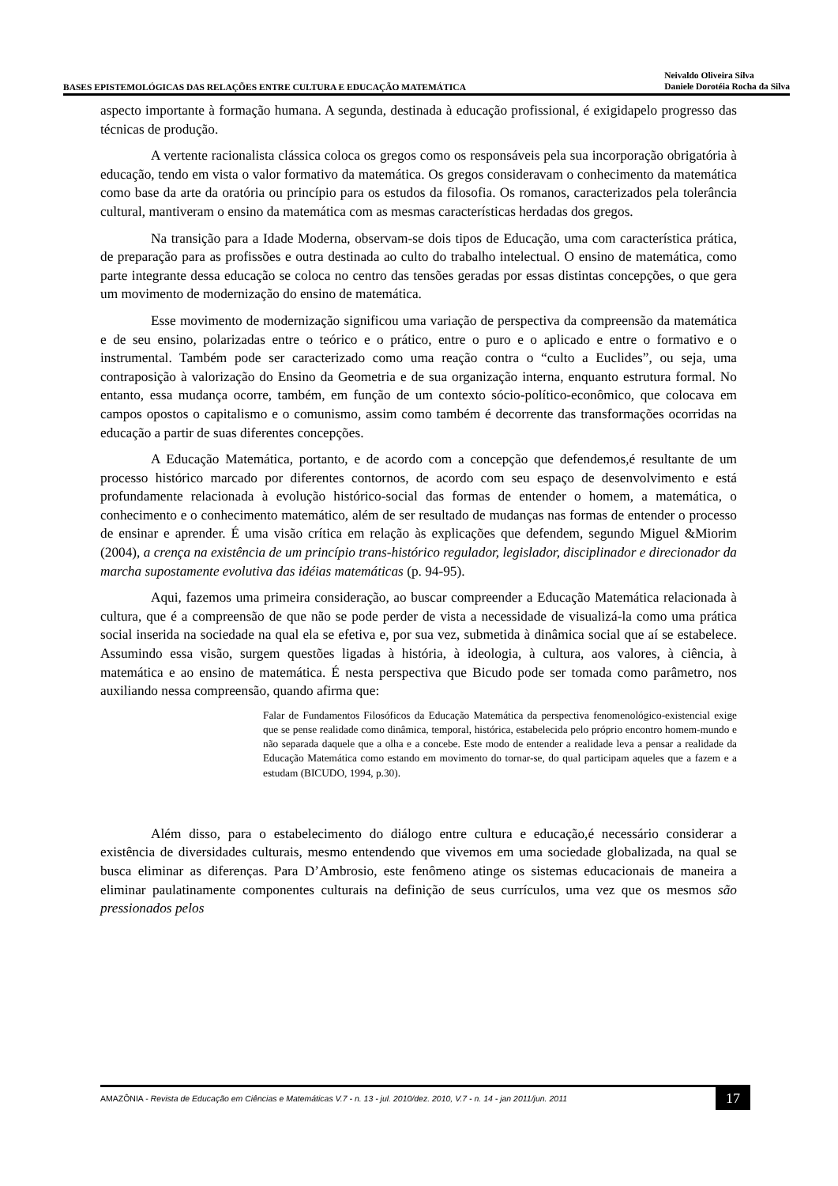BASES EPISTEMOLÓGICAS DAS RELAÇÕES ENTRE CULTURA E EDUCAÇÃO MATEMÁTICA
Neivaldo Oliveira Silva
Daniele Dorotéia Rocha da Silva
aspecto importante à formação humana. A segunda, destinada à educação profissional, é exigidapelo progresso das técnicas de produção.
A vertente racionalista clássica coloca os gregos como os responsáveis pela sua incorporação obrigatória à educação, tendo em vista o valor formativo da matemática. Os gregos consideravam o conhecimento da matemática como base da arte da oratória ou princípio para os estudos da filosofia. Os romanos, caracterizados pela tolerância cultural, mantiveram o ensino da matemática com as mesmas características herdadas dos gregos.
Na transição para a Idade Moderna, observam-se dois tipos de Educação, uma com característica prática, de preparação para as profissões e outra destinada ao culto do trabalho intelectual. O ensino de matemática, como parte integrante dessa educação se coloca no centro das tensões geradas por essas distintas concepções, o que gera um movimento de modernização do ensino de matemática.
Esse movimento de modernização significou uma variação de perspectiva da compreensão da matemática e de seu ensino, polarizadas entre o teórico e o prático, entre o puro e o aplicado e entre o formativo e o instrumental. Também pode ser caracterizado como uma reação contra o “culto a Euclides”, ou seja, uma contraposição à valorização do Ensino da Geometria e de sua organização interna, enquanto estrutura formal. No entanto, essa mudança ocorre, também, em função de um contexto sócio-político-econômico, que colocava em campos opostos o capitalismo e o comunismo, assim como também é decorrente das transformações ocorridas na educação a partir de suas diferentes concepções.
A Educação Matemática, portanto, e de acordo com a concepção que defendemos,é resultante de um processo histórico marcado por diferentes contornos, de acordo com seu espaço de desenvolvimento e está profundamente relacionada à evolução histórico-social das formas de entender o homem, a matemática, o conhecimento e o conhecimento matemático, além de ser resultado de mudanças nas formas de entender o processo de ensinar e aprender. É uma visão crítica em relação às explicações que defendem, segundo Miguel &Miorim (2004), a crença na existência de um princípio trans-histórico regulador, legislador, disciplinador e direcionador da marcha supostamente evolutiva das idéias matemáticas (p. 94-95).
Aqui, fazemos uma primeira consideração, ao buscar compreender a Educação Matemática relacionada à cultura, que é a compreensão de que não se pode perder de vista a necessidade de visualizá-la como uma prática social inserida na sociedade na qual ela se efetiva e, por sua vez, submetida à dinâmica social que aí se estabelece. Assumindo essa visão, surgem questões ligadas à história, à ideologia, à cultura, aos valores, à ciência, à matemática e ao ensino de matemática. É nesta perspectiva que Bicudo pode ser tomada como parâmetro, nos auxiliando nessa compreensão, quando afirma que:
Falar de Fundamentos Filosóficos da Educação Matemática da perspectiva fenomenológico-existencial exige que se pense realidade como dinâmica, temporal, histórica, estabelecida pelo próprio encontro homem-mundo e não separada daquele que a olha e a concebe. Este modo de entender a realidade leva a pensar a realidade da Educação Matemática como estando em movimento do tornar-se, do qual participam aqueles que a fazem e a estudam (BICUDO, 1994, p.30).
Além disso, para o estabelecimento do diálogo entre cultura e educação,é necessário considerar a existência de diversidades culturais, mesmo entendendo que vivemos em uma sociedade globalizada, na qual se busca eliminar as diferenças. Para D’Ambrosio, este fenômeno atinge os sistemas educacionais de maneira a eliminar paulatinamente componentes culturais na definição de seus currículos, uma vez que os mesmos são pressionados pelos
AMAZÔNIA - Revista de Educação em Ciências e Matemáticas V.7 - n. 13 - jul. 2010/dez. 2010, V.7 - n. 14 - jan 2011/jun. 2011
17